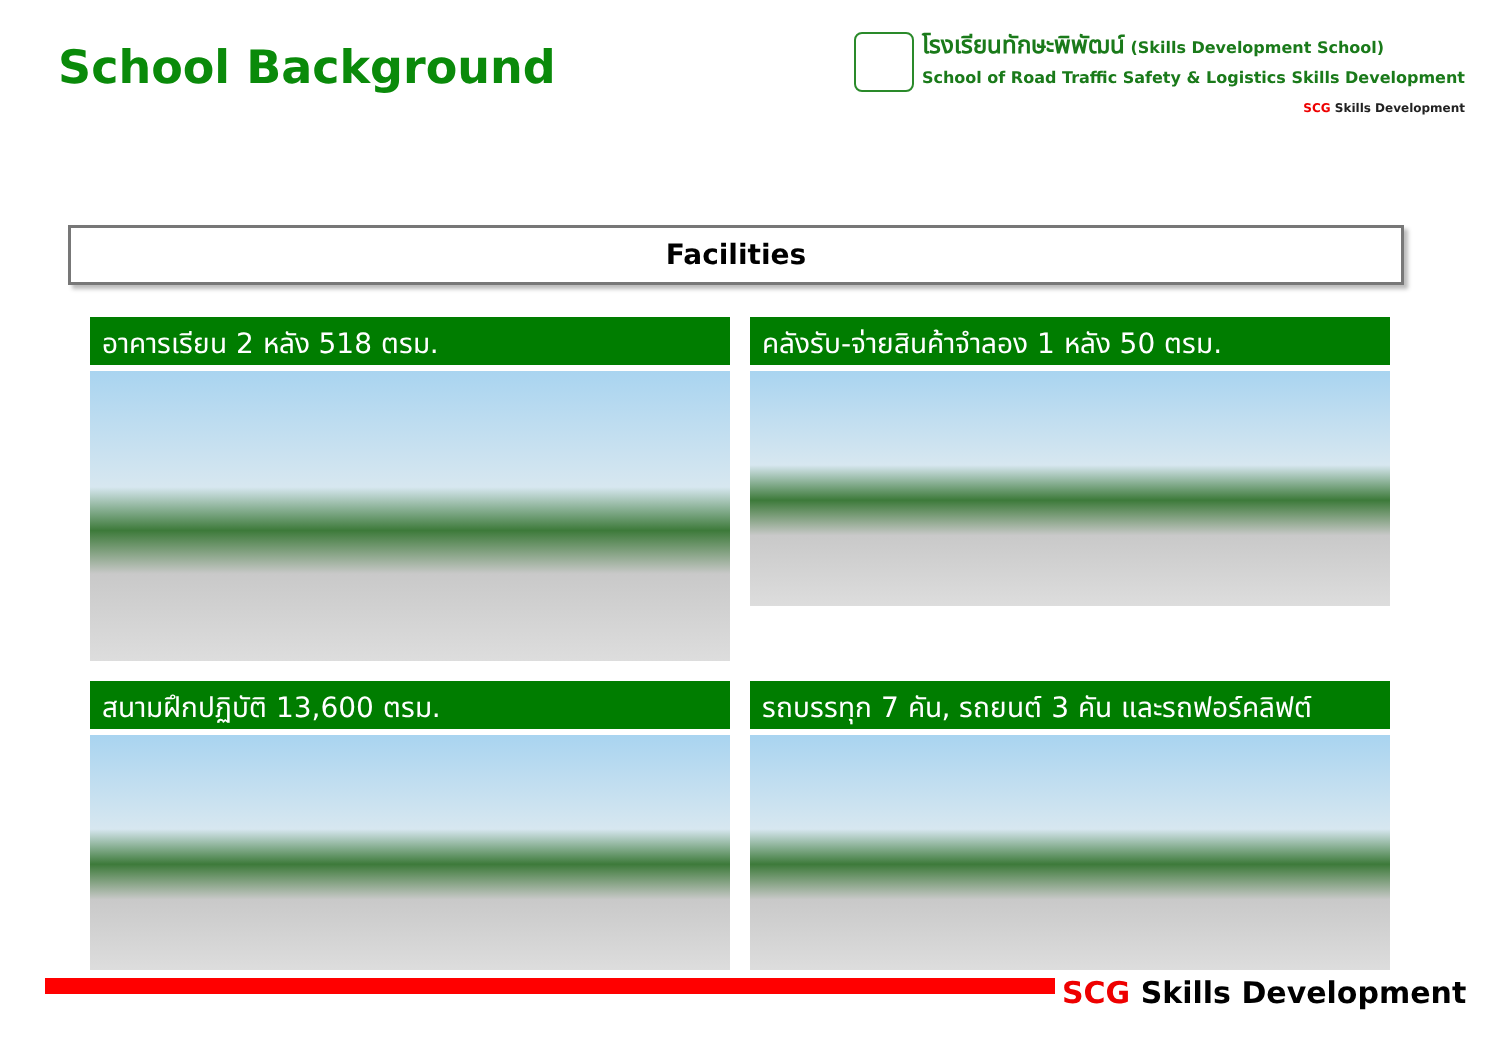School Background
โรงเรียนทักษะพิพัฒน์ (Skills Development School)
School of Road Traffic Safety & Logistics Skills Development
SCG Skills Development
Facilities
อาคารเรียน 2 หลัง 518 ตรม.
คลังรับ-จ่ายสินค้าจำลอง 1 หลัง 50 ตรม.
สนามฝึกปฏิบัติ 13,600 ตรม.
รถบรรทุก 7 คัน, รถยนต์ 3 คัน และรถฟอร์คลิฟต์
SCG Skills Development